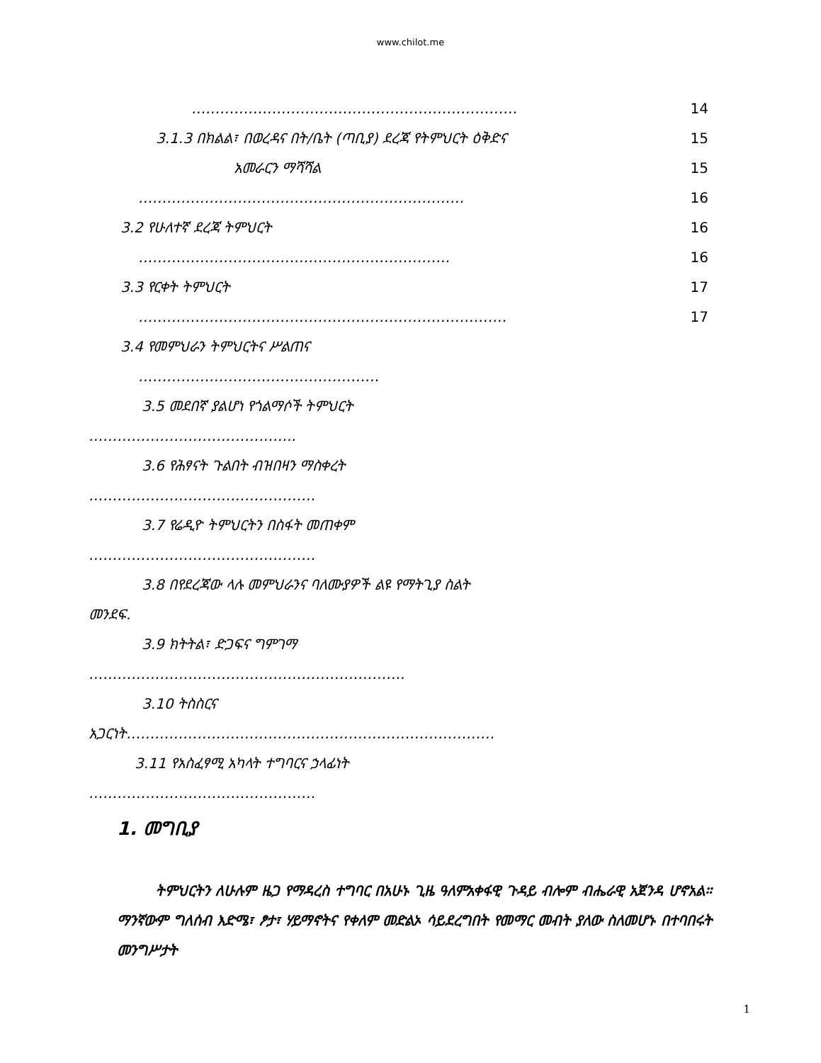www.chilot.me
…………………………………………………………… 14
3.1.3 በክልል፣ በወረዳና በት/ቤት (ጣቢያ) ደረጃ የትምህርት ዕቅድና 15
አመራርን ማሻሻል 15
…………………………………………………………… 16
3.2 የሁለተኛ ደረጃ ትምህርት 16
………………………………………………………… 16
3.3 የርቀት ትምህርት 17
…………………………………………………………………… 17
3.4 የመምህራን ትምህርትና ሥልጠና
……………………………………………
3.5 መደበኛ ያልሆነ የጎልማሶች ትምህርት
……………………………………..
3.6 የሕፃናት ጉልበት ብዝበዛን ማስቀረት
…………………………………………
3.7 የሬዲዮ ትምህርትን በስፋት መጠቀም
…………………………………………
3.8 በየደረጃው ላሉ መምህራንና ባለሙያዎች ልዩ የማትጊያ ስልት
መንደፍ.
3.9 ክትትል፣ ድጋፍና ግምገማ
………………………………………………………….
3.10 ትስስርና
አጋርነት……………………………………………………………………
3.11 የአስፈፃሚ አካላት ተግባርና ኃላፊነት
…………………………………………
1. መግቢያ
ትምህርትን ለሁሉም ዜጋ የማዳረስ ተግባር በአሁኑ ጊዜ ዓለምአቀፋዊ ጉዳይ ብሎም ብሔራዊ አጀንዳ ሆኖአል። ማንኛውም ግለሰብ እድሜ፣ ፆታ፣ ሃይማኖትና የቀለም መድልኦ ሳይደረግበት የመማር መብት ያለው ስለመሆኑ በተባበሩት መንግሥታት
1